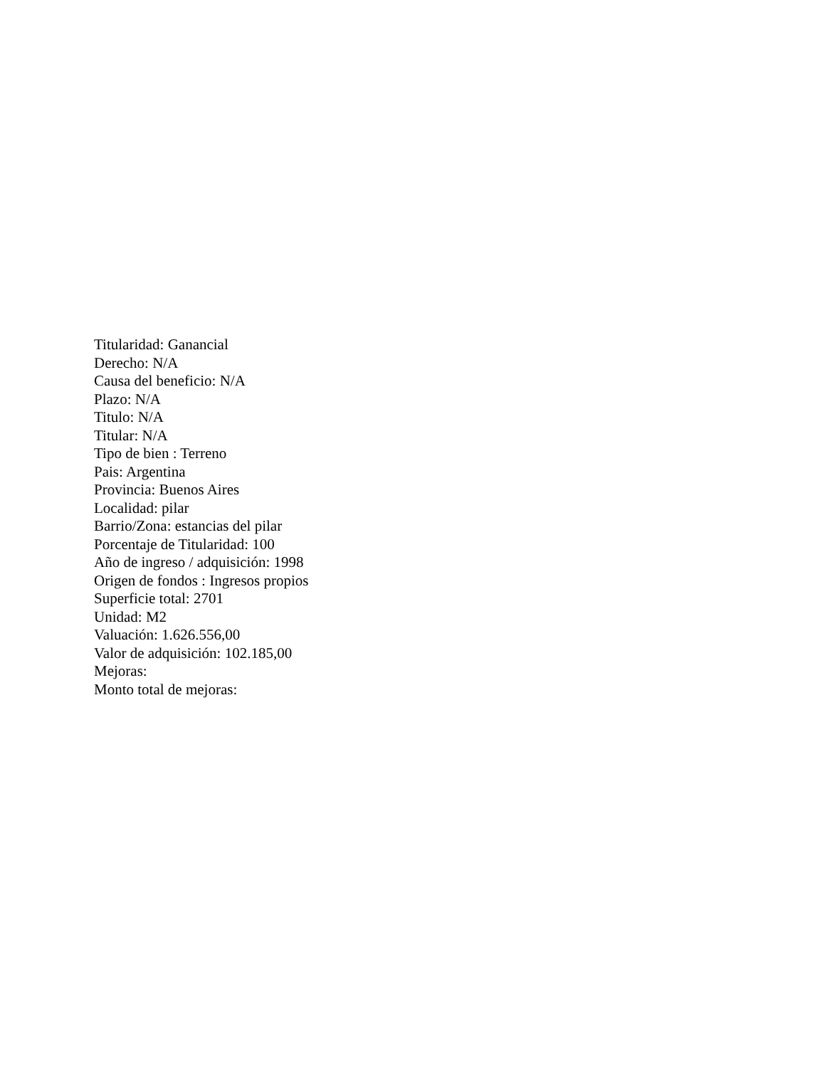Titularidad: Ganancial
Derecho: N/A
Causa del beneficio: N/A
Plazo: N/A
Titulo: N/A
Titular: N/A
Tipo de bien : Terreno
Pais: Argentina
Provincia: Buenos Aires
Localidad: pilar
Barrio/Zona: estancias del pilar
Porcentaje de Titularidad: 100
Año de ingreso / adquisición: 1998
Origen de fondos : Ingresos propios
Superficie total: 2701
Unidad: M2
Valuación: 1.626.556,00
Valor de adquisición: 102.185,00
Mejoras:
Monto total de mejoras: